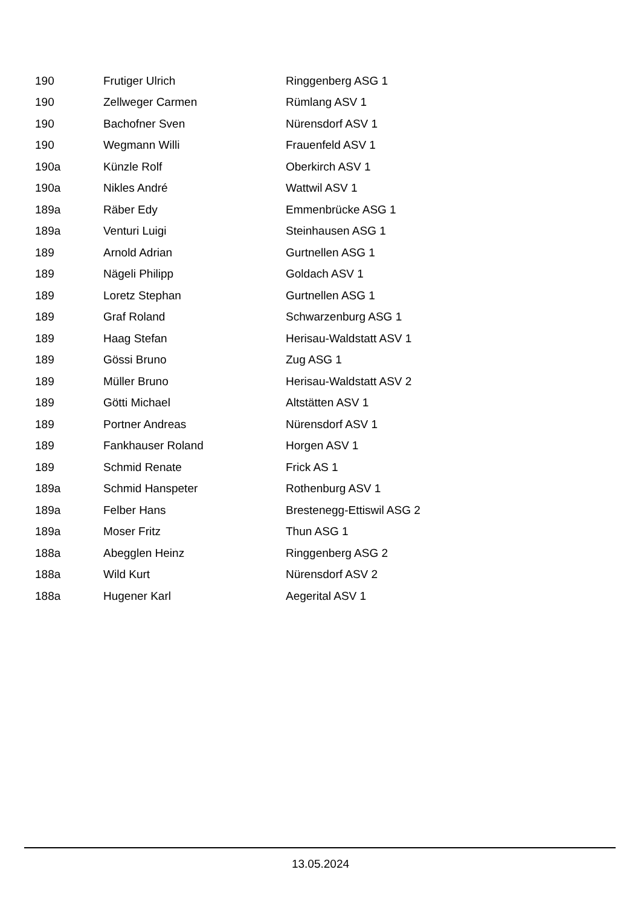| 190 | Frutiger Ulrich | Ringgenberg ASG 1 |
| 190 | Zellweger Carmen | Rümlang ASV 1 |
| 190 | Bachofner Sven | Nürensdorf ASV 1 |
| 190 | Wegmann Willi | Frauenfeld ASV 1 |
| 190a | Künzle Rolf | Oberkirch ASV 1 |
| 190a | Nikles André | Wattwil ASV 1 |
| 189a | Räber Edy | Emmenbrücke ASG 1 |
| 189a | Venturi Luigi | Steinhausen ASG 1 |
| 189 | Arnold Adrian | Gurtnellen ASG 1 |
| 189 | Nägeli Philipp | Goldach ASV 1 |
| 189 | Loretz Stephan | Gurtnellen ASG 1 |
| 189 | Graf Roland | Schwarzenburg ASG 1 |
| 189 | Haag Stefan | Herisau-Waldstatt ASV 1 |
| 189 | Gössi Bruno | Zug ASG 1 |
| 189 | Müller Bruno | Herisau-Waldstatt ASV 2 |
| 189 | Götti Michael | Altstätten ASV 1 |
| 189 | Portner Andreas | Nürensdorf ASV 1 |
| 189 | Fankhauser Roland | Horgen ASV 1 |
| 189 | Schmid Renate | Frick AS 1 |
| 189a | Schmid Hanspeter | Rothenburg ASV 1 |
| 189a | Felber Hans | Brestenegg-Ettiswil ASG 2 |
| 189a | Moser Fritz | Thun ASG 1 |
| 188a | Abegglen Heinz | Ringgenberg ASG 2 |
| 188a | Wild Kurt | Nürensdorf ASV 2 |
| 188a | Hugener Karl | Aegerital ASV 1 |
13.05.2024